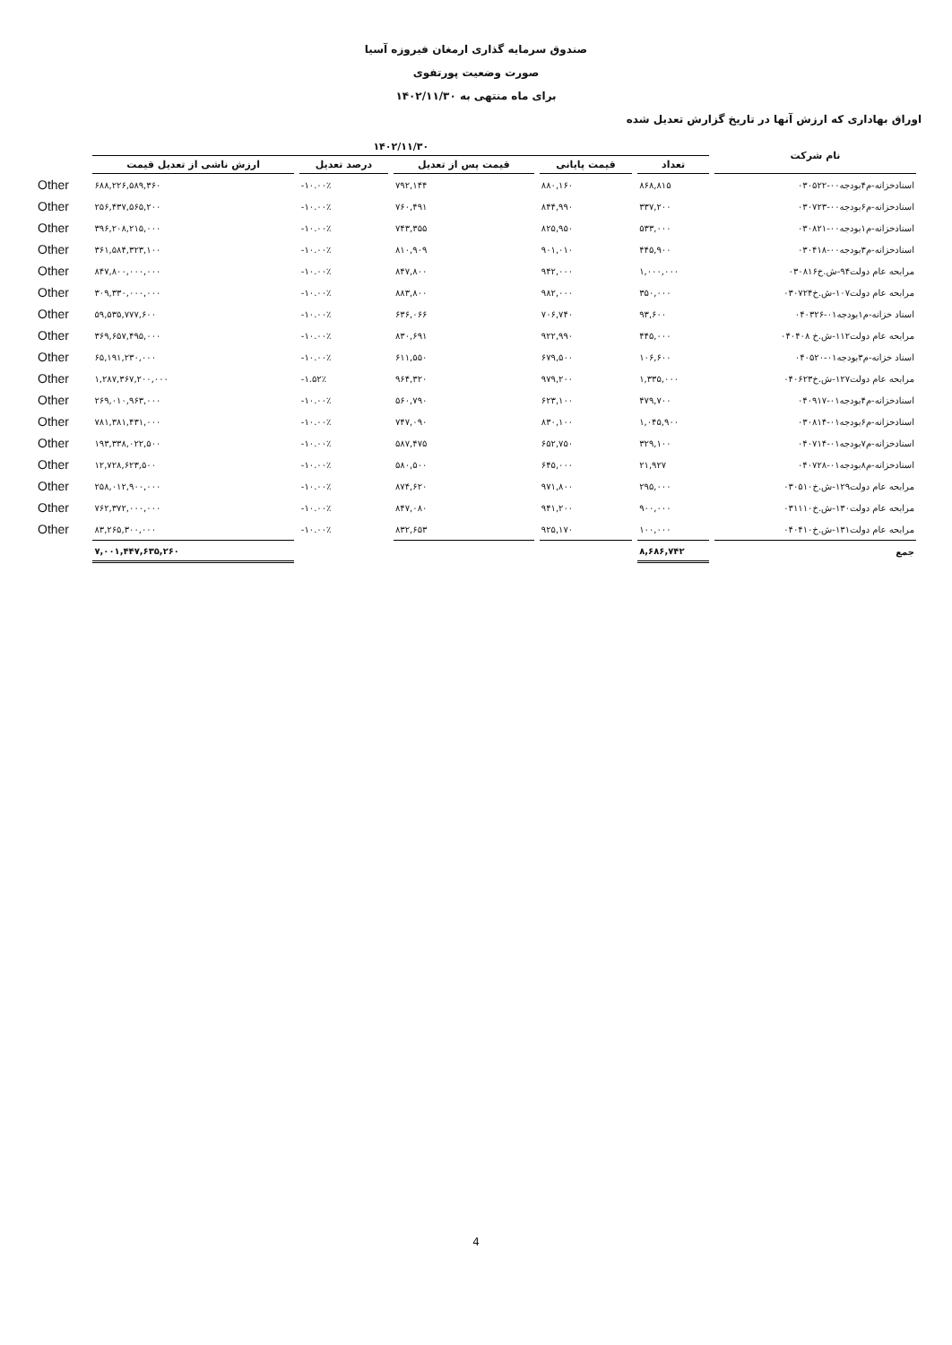صندوق سرمایه گذاری ارمغان فیروزه آسیا
صورت وضعیت پورتفوی
برای ماه منتهی به ۱۴۰۲/۱۱/۳۰
اوراق بهاداری که ارزش آنها در تاریخ گزارش تعدیل شده
| نام شرکت | ۱۴۰۲/۱۱/۳۰ | | | | | |
| --- | --- | --- | --- | --- | --- | --- |
| | تعداد | قیمت پایانی | قیمت پس از تعدیل | درصد تعدیل | ارزش ناشی از تعدیل قیمت | |
| اسنادخزانه-م۴بودجه۰۰-۰۳۰۵۲۲ | ۸۶۸,۸۱۵ | ۸۸۰,۱۶۰ | ۷۹۲,۱۴۴ | -۱۰.۰۰٪ | ۶۸۸,۲۲۶,۵۸۹,۳۶۰ | Other |
| اسنادخزانه-م۶بودجه۰۰-۰۳۰۷۲۳ | ۳۳۷,۲۰۰ | ۸۴۴,۹۹۰ | ۷۶۰,۴۹۱ | -۱۰.۰۰٪ | ۲۵۶,۴۳۷,۵۶۵,۲۰۰ | Other |
| اسنادخزانه-م۱بودجه۰۰-۰۳۰۸۲۱ | ۵۳۳,۰۰۰ | ۸۲۵,۹۵۰ | ۷۴۳,۳۵۵ | -۱۰.۰۰٪ | ۳۹۶,۲۰۸,۲۱۵,۰۰۰ | Other |
| اسنادخزانه-م۳بودجه۰۰-۰۳۰۴۱۸ | ۴۴۵,۹۰۰ | ۹۰۱,۰۱۰ | ۸۱۰,۹۰۹ | -۱۰.۰۰٪ | ۳۶۱,۵۸۴,۳۲۳,۱۰۰ | Other |
| مرابحه عام دولت۹۴-ش.خ۰۳۰۸۱۶ | ۱,۰۰۰,۰۰۰ | ۹۴۲,۰۰۰ | ۸۴۷,۸۰۰ | -۱۰.۰۰٪ | ۸۴۷,۸۰۰,۰۰۰,۰۰۰ | Other |
| مرابحه عام دولت۱۰۷-ش.خ۰۳۰۷۲۴ | ۳۵۰,۰۰۰ | ۹۸۲,۰۰۰ | ۸۸۳,۸۰۰ | -۱۰.۰۰٪ | ۳۰۹,۳۳۰,۰۰۰,۰۰۰ | Other |
| اسناد خزانه-م۱بودجه۰۱-۰۴۰۳۲۶ | ۹۳,۶۰۰ | ۷۰۶,۷۴۰ | ۶۳۶,۰۶۶ | -۱۰.۰۰٪ | ۵۹,۵۳۵,۷۷۷,۶۰۰ | Other |
| مرابحه عام دولت۱۱۲-ش.خ ۰۴۰۴۰۸ | ۴۴۵,۰۰۰ | ۹۲۲,۹۹۰ | ۸۳۰,۶۹۱ | -۱۰.۰۰٪ | ۳۶۹,۶۵۷,۴۹۵,۰۰۰ | Other |
| اسناد خزانه-م۳بودجه۰۱-۰۴۰۵۲۰ | ۱۰۶,۶۰۰ | ۶۷۹,۵۰۰ | ۶۱۱,۵۵۰ | -۱۰.۰۰٪ | ۶۵,۱۹۱,۲۳۰,۰۰۰ | Other |
| مرابحه عام دولت۱۲۷-ش.خ۰۴۰۶۲۳ | ۱,۳۳۵,۰۰۰ | ۹۷۹,۲۰۰ | ۹۶۴,۳۲۰ | -۱.۵۲٪ | ۱,۲۸۷,۳۶۷,۲۰۰,۰۰۰ | Other |
| اسنادخزانه-م۴بودجه۰۱-۰۴۰۹۱۷ | ۴۷۹,۷۰۰ | ۶۲۳,۱۰۰ | ۵۶۰,۷۹۰ | -۱۰.۰۰٪ | ۲۶۹,۰۱۰,۹۶۳,۰۰۰ | Other |
| اسنادخزانه-م۶بودجه۰۱-۰۳۰۸۱۴ | ۱,۰۴۵,۹۰۰ | ۸۳۰,۱۰۰ | ۷۴۷,۰۹۰ | -۱۰.۰۰٪ | ۷۸۱,۳۸۱,۴۳۱,۰۰۰ | Other |
| اسنادخزانه-م۷بودجه۰۱-۰۴۰۷۱۴ | ۳۲۹,۱۰۰ | ۶۵۲,۷۵۰ | ۵۸۷,۴۷۵ | -۱۰.۰۰٪ | ۱۹۳,۳۳۸,۰۲۲,۵۰۰ | Other |
| اسنادخزانه-م۸بودجه۰۱-۰۴۰۷۲۸ | ۲۱,۹۲۷ | ۶۴۵,۰۰۰ | ۵۸۰,۵۰۰ | -۱۰.۰۰٪ | ۱۲,۷۲۸,۶۲۳,۵۰۰ | Other |
| مرابحه عام دولت۱۲۹-ش.خ۰۳۰۵۱۰ | ۲۹۵,۰۰۰ | ۹۷۱,۸۰۰ | ۸۷۴,۶۲۰ | -۱۰.۰۰٪ | ۲۵۸,۰۱۲,۹۰۰,۰۰۰ | Other |
| مرابحه عام دولت۱۳۰-ش.خ۰۳۱۱۱۰ | ۹۰۰,۰۰۰ | ۹۴۱,۲۰۰ | ۸۴۷,۰۸۰ | -۱۰.۰۰٪ | ۷۶۲,۳۷۲,۰۰۰,۰۰۰ | Other |
| مرابحه عام دولت۱۳۱-ش.خ۰۴۰۴۱۰ | ۱۰۰,۰۰۰ | ۹۲۵,۱۷۰ | ۸۳۲,۶۵۳ | -۱۰.۰۰٪ | ۸۳,۲۶۵,۳۰۰,۰۰۰ | Other |
| جمع | ۸,۶۸۶,۷۴۲ | | | | ۷,۰۰۱,۴۴۷,۶۳۵,۲۶۰ | |
4